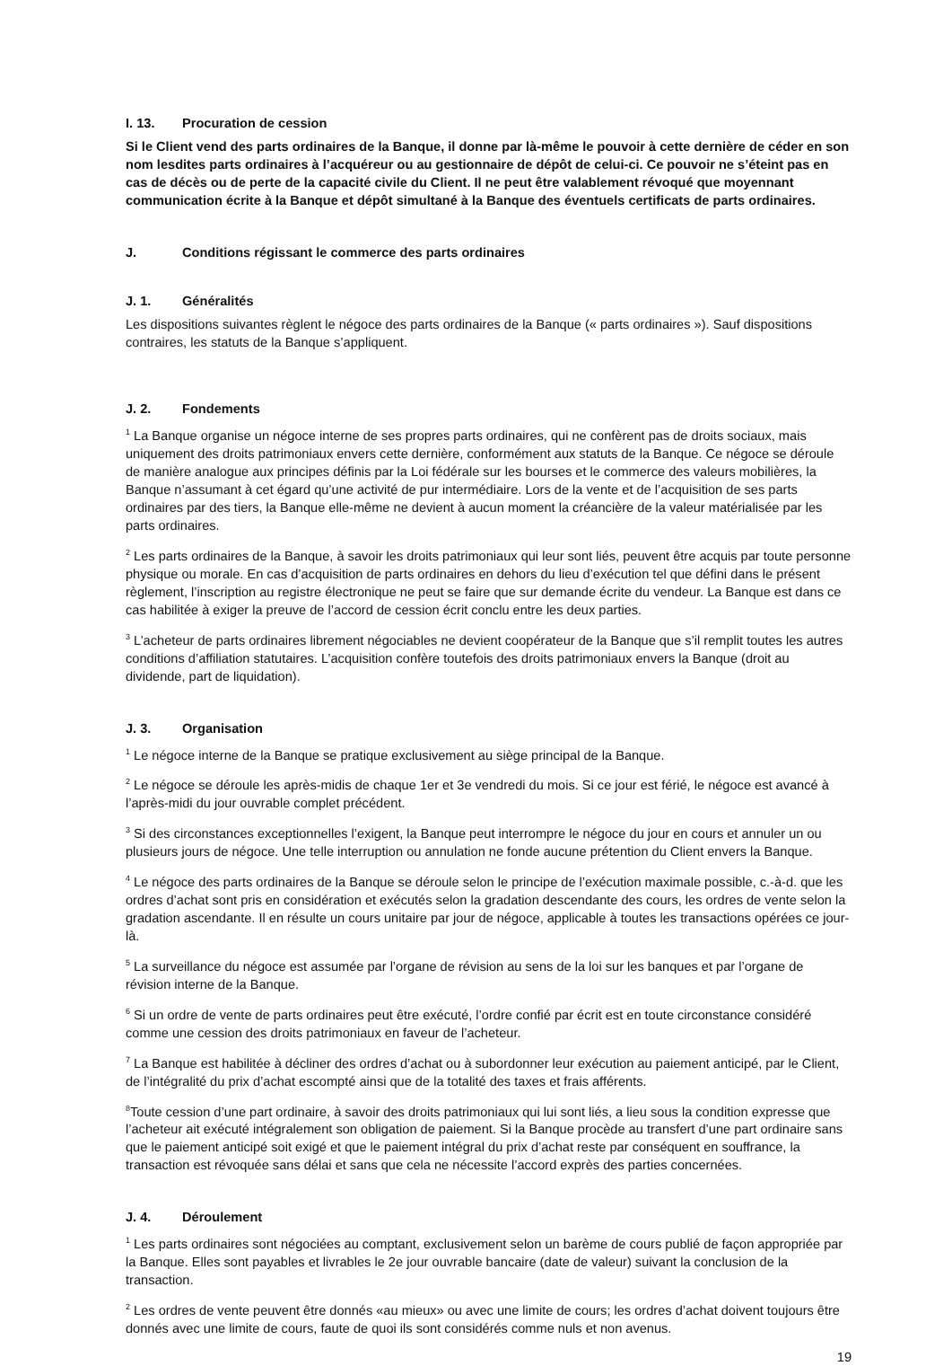I. 13. Procuration de cession
Si le Client vend des parts ordinaires de la Banque, il donne par là-même le pouvoir à cette dernière de céder en son nom lesdites parts ordinaires à l’acquéreur ou au gestionnaire de dépôt de celui-ci. Ce pouvoir ne s’éteint pas en cas de décès ou de perte de la capacité civile du Client. Il ne peut être valablement révoqué que moyennant communication écrite à la Banque et dépôt simultané à la Banque des éventuels certificats de parts ordinaires.
J. Conditions régissant le commerce des parts ordinaires
J. 1. Généralités
Les dispositions suivantes règlent le négoce des parts ordinaires de la Banque (« parts ordinaires »). Sauf dispositions contraires, les statuts de la Banque s’appliquent.
J. 2. Fondements
<sup>1</sup> La Banque organise un négoce interne de ses propres parts ordinaires, qui ne confèrent pas de droits sociaux, mais uniquement des droits patrimoniaux envers cette dernière, conformément aux statuts de la Banque. Ce négoce se déroule de manière analogue aux principes définis par la Loi fédérale sur les bourses et le commerce des valeurs mobilières, la Banque n’assumant à cet égard qu’une activité de pur intermédiaire. Lors de la vente et de l’acquisition de ses parts ordinaires par des tiers, la Banque elle-même ne devient à aucun moment la créancière de la valeur matérialisée par les parts ordinaires.
<sup>2</sup> Les parts ordinaires de la Banque, à savoir les droits patrimoniaux qui leur sont liés, peuvent être acquis par toute personne physique ou morale. En cas d’acquisition de parts ordinaires en dehors du lieu d’exécution tel que défini dans le présent règlement, l’inscription au registre électronique ne peut se faire que sur demande écrite du vendeur. La Banque est dans ce cas habilitée à exiger la preuve de l’accord de cession écrit conclu entre les deux parties.
<sup>3</sup> L’acheteur de parts ordinaires librement négociables ne devient coopérateur de la Banque que s’il remplit toutes les autres conditions d’affiliation statutaires. L’acquisition confère toutefois des droits patrimoniaux envers la Banque (droit au dividende, part de liquidation).
J. 3. Organisation
<sup>1</sup> Le négoce interne de la Banque se pratique exclusivement au siège principal de la Banque.
<sup>2</sup> Le négoce se déroule les après-midis de chaque 1er et 3e vendredi du mois. Si ce jour est férié, le négoce est avancé à l’après-midi du jour ouvrable complet précédent.
<sup>3</sup> Si des circonstances exceptionnelles l’exigent, la Banque peut interrompre le négoce du jour en cours et annuler un ou plusieurs jours de négoce. Une telle interruption ou annulation ne fonde aucune prétention du Client envers la Banque.
<sup>4</sup> Le négoce des parts ordinaires de la Banque se déroule selon le principe de l’exécution maximale possible, c.-à-d. que les ordres d’achat sont pris en considération et exécutés selon la gradation descendante des cours, les ordres de vente selon la gradation ascendante. Il en résulte un cours unitaire par jour de négoce, applicable à toutes les transactions opérées ce jour-là.
<sup>5</sup> La surveillance du négoce est assumée par l’organe de révision au sens de la loi sur les banques et par l’organe de révision interne de la Banque.
<sup>6</sup> Si un ordre de vente de parts ordinaires peut être exécuté, l’ordre confié par écrit est en toute circonstance considéré comme une cession des droits patrimoniaux en faveur de l’acheteur.
<sup>7</sup> La Banque est habilitée à décliner des ordres d’achat ou à subordonner leur exécution au paiement anticipé, par le Client, de l’intégralité du prix d’achat escompté ainsi que de la totalité des taxes et frais afférents.
<sup>8</sup> Toute cession d’une part ordinaire, à savoir des droits patrimoniaux qui lui sont liés, a lieu sous la condition expresse que l’acheteur ait exécuté intégralement son obligation de paiement. Si la Banque procède au transfert d’une part ordinaire sans que le paiement anticipé soit exigé et que le paiement intégral du prix d’achat reste par conséquent en souffrance, la transaction est révoquée sans délai et sans que cela ne nécessite l’accord exprès des parties concernées.
J. 4. Déroulement
<sup>1</sup> Les parts ordinaires sont négociées au comptant, exclusivement selon un barème de cours publié de façon appropriée par la Banque. Elles sont payables et livrables le 2e jour ouvrable bancaire (date de valeur) suivant la conclusion de la transaction.
<sup>2</sup> Les ordres de vente peuvent être donnés «au mieux» ou avec une limite de cours; les ordres d’achat doivent toujours être donnés avec une limite de cours, faute de quoi ils sont considérés comme nuls et non avenus.
19